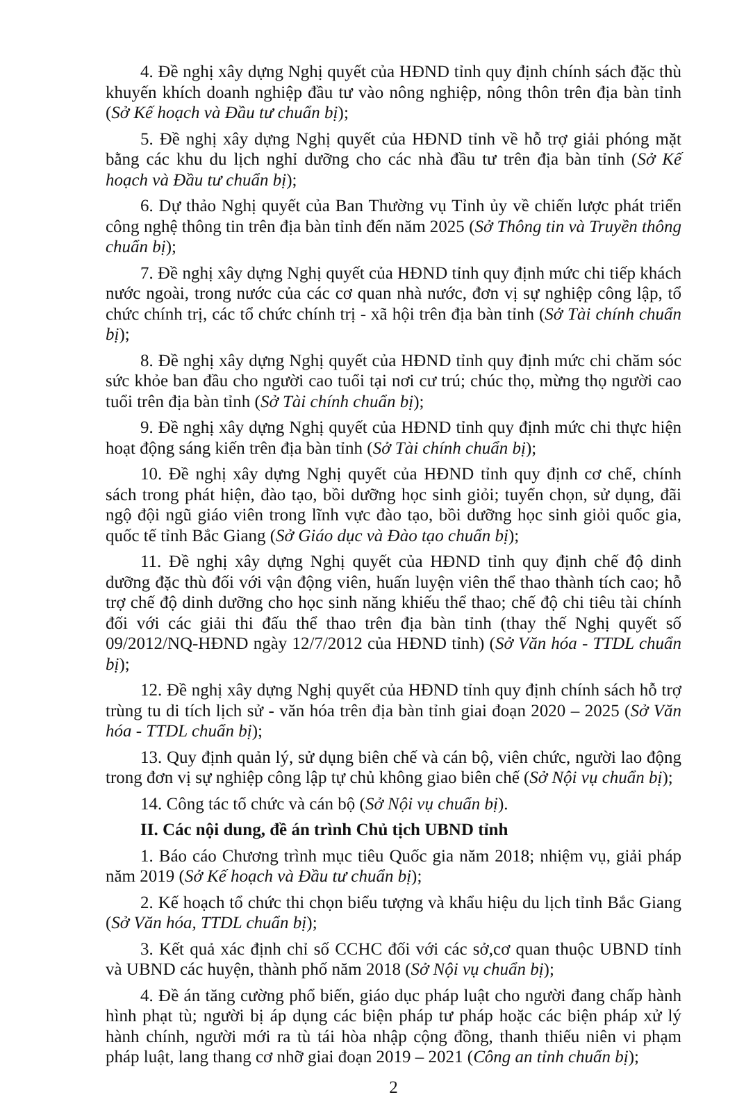4. Đề nghị xây dựng Nghị quyết của HĐND tỉnh quy định chính sách đặc thù khuyến khích doanh nghiệp đầu tư vào nông nghiệp, nông thôn trên địa bàn tỉnh (Sở Kế hoạch và Đầu tư chuẩn bị);
5. Đề nghị xây dựng Nghị quyết của HĐND tỉnh về hỗ trợ giải phóng mặt bằng các khu du lịch nghỉ dưỡng cho các nhà đầu tư trên địa bàn tỉnh (Sở Kế hoạch và Đầu tư chuẩn bị);
6. Dự thảo Nghị quyết của Ban Thường vụ Tỉnh ủy về chiến lược phát triển công nghệ thông tin trên địa bàn tỉnh đến năm 2025 (Sở Thông tin và Truyền thông chuẩn bị);
7. Đề nghị xây dựng Nghị quyết của HĐND tỉnh quy định mức chi tiếp khách nước ngoài, trong nước của các cơ quan nhà nước, đơn vị sự nghiệp công lập, tổ chức chính trị, các tổ chức chính trị - xã hội trên địa bàn tỉnh (Sở Tài chính chuẩn bị);
8. Đề nghị xây dựng Nghị quyết của HĐND tỉnh quy định mức chi chăm sóc sức khỏe ban đầu cho người cao tuổi tại nơi cư trú; chúc thọ, mừng thọ người cao tuổi trên địa bàn tỉnh (Sở Tài chính chuẩn bị);
9. Đề nghị xây dựng Nghị quyết của HĐND tỉnh quy định mức chi thực hiện hoạt động sáng kiến trên địa bàn tỉnh (Sở Tài chính chuẩn bị);
10. Đề nghị xây dựng Nghị quyết của HĐND tỉnh quy định cơ chế, chính sách trong phát hiện, đào tạo, bồi dưỡng học sinh giỏi; tuyển chọn, sử dụng, đãi ngộ đội ngũ giáo viên trong lĩnh vực đào tạo, bồi dưỡng học sinh giỏi quốc gia, quốc tế tỉnh Bắc Giang (Sở Giáo dục và Đào tạo chuẩn bị);
11. Đề nghị xây dựng Nghị quyết của HĐND tỉnh quy định chế độ dinh dưỡng đặc thù đối với vận động viên, huấn luyện viên thể thao thành tích cao; hỗ trợ chế độ dinh dưỡng cho học sinh năng khiếu thể thao; chế độ chi tiêu tài chính đối với các giải thi đấu thể thao trên địa bàn tỉnh (thay thế Nghị quyết số 09/2012/NQ-HĐND ngày 12/7/2012 của HĐND tỉnh) (Sở Văn hóa - TTDL chuẩn bị);
12. Đề nghị xây dựng Nghị quyết của HĐND tỉnh quy định chính sách hỗ trợ trùng tu di tích lịch sử - văn hóa trên địa bàn tỉnh giai đoạn 2020 – 2025 (Sở Văn hóa - TTDL chuẩn bị);
13. Quy định quản lý, sử dụng biên chế và cán bộ, viên chức, người lao động trong đơn vị sự nghiệp công lập tự chủ không giao biên chế (Sở Nội vụ chuẩn bị);
14. Công tác tổ chức và cán bộ (Sở Nội vụ chuẩn bị).
II. Các nội dung, đề án trình Chủ tịch UBND tỉnh
1. Báo cáo Chương trình mục tiêu Quốc gia năm 2018; nhiệm vụ, giải pháp năm 2019 (Sở Kế hoạch và Đầu tư chuẩn bị);
2. Kế hoạch tổ chức thi chọn biểu tượng và khẩu hiệu du lịch tỉnh Bắc Giang (Sở Văn hóa, TTDL chuẩn bị);
3. Kết quả xác định chỉ số CCHC đối với các sở,cơ quan thuộc UBND tỉnh và UBND các huyện, thành phố năm 2018 (Sở Nội vụ chuẩn bị);
4. Đề án tăng cường phổ biến, giáo dục pháp luật cho người đang chấp hành hình phạt tù; người bị áp dụng các biện pháp tư pháp hoặc các biện pháp xử lý hành chính, người mới ra tù tái hòa nhập cộng đồng, thanh thiếu niên vi phạm pháp luật, lang thang cơ nhỡ giai đoạn 2019 – 2021 (Công an tỉnh chuẩn bị);
2